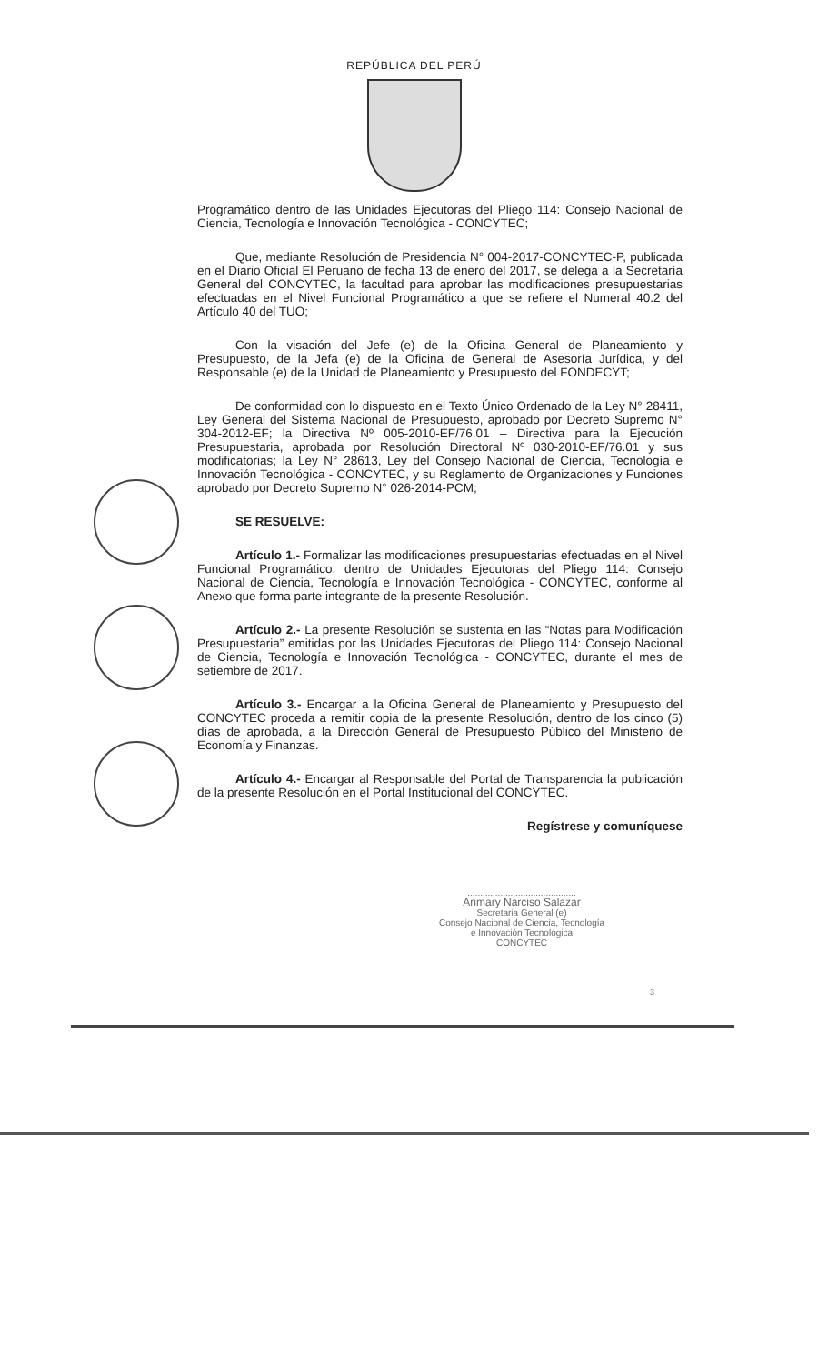REPÚBLICA DEL PERÚ
Programático dentro de las Unidades Ejecutoras del Pliego 114: Consejo Nacional de Ciencia, Tecnología e Innovación Tecnológica - CONCYTEC;
Que, mediante Resolución de Presidencia N° 004-2017-CONCYTEC-P, publicada en el Diario Oficial El Peruano de fecha 13 de enero del 2017, se delega a la Secretaría General del CONCYTEC, la facultad para aprobar las modificaciones presupuestarias efectuadas en el Nivel Funcional Programático a que se refiere el Numeral 40.2 del Artículo 40 del TUO;
Con la visación del Jefe (e) de la Oficina General de Planeamiento y Presupuesto, de la Jefa (e) de la Oficina de General de Asesoría Jurídica, y del Responsable (e) de la Unidad de Planeamiento y Presupuesto del FONDECYT;
De conformidad con lo dispuesto en el Texto Único Ordenado de la Ley N° 28411, Ley General del Sistema Nacional de Presupuesto, aprobado por Decreto Supremo N° 304-2012-EF; la Directiva Nº 005-2010-EF/76.01 – Directiva para la Ejecución Presupuestaria, aprobada por Resolución Directoral Nº 030-2010-EF/76.01 y sus modificatorias; la Ley N° 28613, Ley del Consejo Nacional de Ciencia, Tecnología e Innovación Tecnológica - CONCYTEC, y su Reglamento de Organizaciones y Funciones aprobado por Decreto Supremo N° 026-2014-PCM;
SE RESUELVE:
Artículo 1.- Formalizar las modificaciones presupuestarias efectuadas en el Nivel Funcional Programático, dentro de Unidades Ejecutoras del Pliego 114: Consejo Nacional de Ciencia, Tecnología e Innovación Tecnológica - CONCYTEC, conforme al Anexo que forma parte integrante de la presente Resolución.
Artículo 2.- La presente Resolución se sustenta en las “Notas para Modificación Presupuestaria” emitidas por las Unidades Ejecutoras del Pliego 114: Consejo Nacional de Ciencia, Tecnología e Innovación Tecnológica - CONCYTEC, durante el mes de setiembre de 2017.
Artículo 3.- Encargar a la Oficina General de Planeamiento y Presupuesto del CONCYTEC proceda a remitir copia de la presente Resolución, dentro de los cinco (5) días de aprobada, a la Dirección General de Presupuesto Público del Ministerio de Economía y Finanzas.
Artículo 4.- Encargar al Responsable del Portal de Transparencia la publicación de la presente Resolución en el Portal Institucional del CONCYTEC.
Regístrese y comuníquese
...........................................
Anmary Narciso Salazar
Secretaria General (e)
Consejo Nacional de Ciencia, Tecnología
e Innovación Tecnológica
CONCYTEC
3